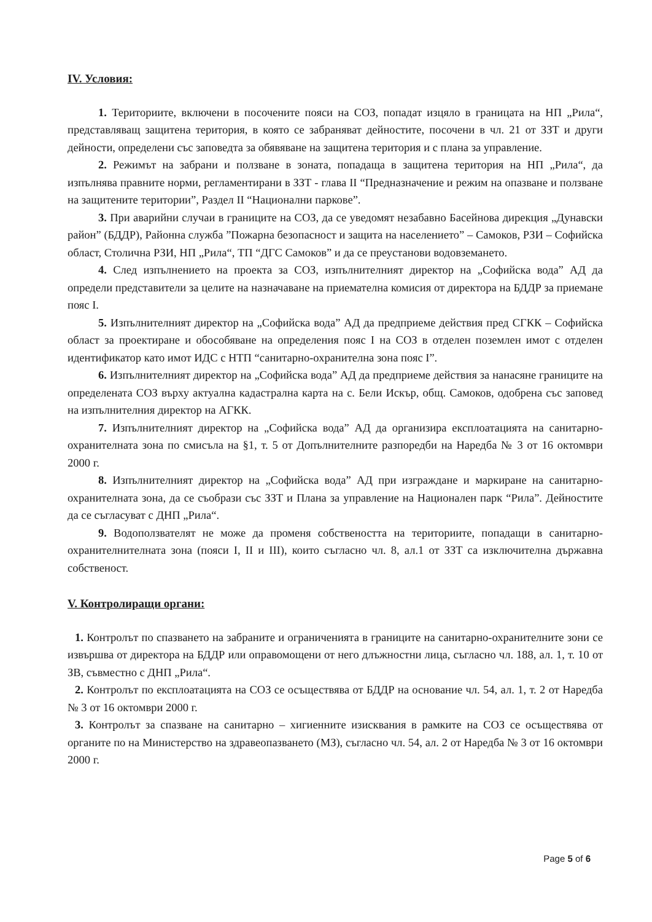IV. Условия:
1. Териториите, включени в посочените пояси на СОЗ, попадат изцяло в границата на НП „Рила“, представляващ защитена територия, в която се забраняват дейностите, посочени в чл. 21 от ЗЗТ и други дейности, определени със заповедта за обявяване на защитена територия и с плана за управление.
2. Режимът на забрани и ползване в зоната, попадаща в защитена територия на НП „Рила“, да изпълнява правните норми, регламентирани в ЗЗТ - глава II “Предназначение и режим на опазване и ползване на защитените територии”, Раздел II “Национални паркове”.
3. При аварийни случаи в границите на СОЗ, да се уведомят незабавно Басейнова дирекция „Дунавски район” (БДДР), Районна служба ”Пожарна безопасност и защита на населението” – Самоков, РЗИ – Софийска област, Столична РЗИ, НП „Рила“, ТП “ДГС Самоков” и да се преустанови водовземането.
4. След изпълнението на проекта за СОЗ, изпълнителният директор на „Софийска вода” АД да определи представители за целите на назначаване на приемателна комисия от директора на БДДР за приемане пояс I.
5. Изпълнителният директор на „Софийска вода” АД да предприеме действия пред СГКК – Софийска област за проектиране и обособяване на определения пояс I на СОЗ в отделен поземлен имот с отделен идентификатор като имот ИДС с НТП “санитарно-охранителна зона пояс I”.
6. Изпълнителният директор на „Софийска вода” АД да предприеме действия за нанасяне границите на определената СОЗ върху актуална кадастрална карта на с. Бели Искър, общ. Самоков, одобрена със заповед на изпълнителния директор на АГКК.
7. Изпълнителният директор на „Софийска вода” АД да организира експлоатацията на санитарно-охранителната зона по смисъла на §1, т. 5 от Допълнителните разпоредби на Наредба № 3 от 16 октомври 2000 г.
8. Изпълнителният директор на „Софийска вода” АД при изграждане и маркиране на санитарно-охранителната зона, да се съобрази със ЗЗТ и Плана за управление на Национален парк “Рила”. Дейностите да се съгласуват с ДНП „Рила“.
9. Водоползвателят не може да променя собствеността на териториите, попадащи в санитарно-охранителнителната зона (пояси I, II и III), които съгласно чл. 8, ал.1 от ЗЗТ са изключителна държавна собственост.
V. Контролиращи органи:
1. Контролът по спазването на забраните и ограниченията в границите на санитарно-охранителните зони се извършва от директора на БДДР или оправомощени от него длъжностни лица, съгласно чл. 188, ал. 1, т. 10 от ЗВ, съвместно с ДНП „Рила“.
2. Контролът по експлоатацията на СОЗ се осъществява от БДДР на основание чл. 54, ал. 1, т. 2 от Наредба № 3 от 16 октомври 2000 г.
3. Контролът за спазване на санитарно – хигиенните изисквания в рамките на СОЗ се осъществява от органите по на Министерство на здравеопазването (МЗ), съгласно чл. 54, ал. 2 от Наредба № 3 от 16 октомври 2000 г.
Page 5 of 6